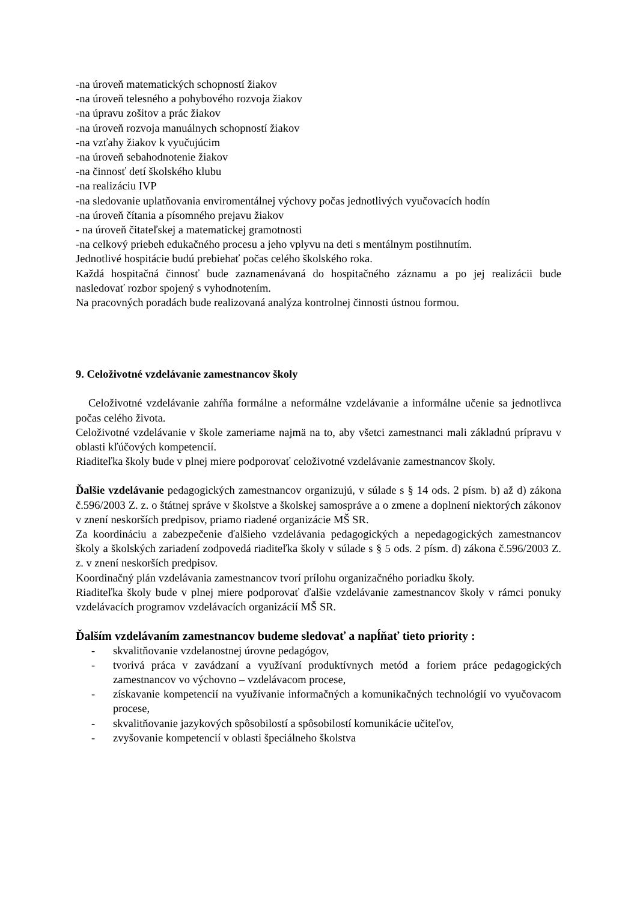-na úroveň matematických schopností žiakov
-na úroveň telesného a pohybového rozvoja žiakov
-na úpravu zošitov a prác žiakov
-na úroveň rozvoja manuálnych schopností žiakov
-na vzťahy žiakov k vyučujúcim
-na úroveň sebahodnotenie žiakov
-na činnosť detí školského klubu
-na realizáciu IVP
-na sledovanie uplatňovania enviromentálnej výchovy počas jednotlivých vyučovacích hodín
-na úroveň čítania a písomného prejavu žiakov
- na úroveň čitateľskej a matematickej gramotnosti
-na celkový priebeh edukačného procesu a jeho vplyvu na deti s mentálnym postihnutím.
Jednotlivé hospitácie budú prebiehať počas celého školského roka.
Každá hospitačná činnosť bude zaznamenávaná do hospitačného záznamu a po jej realizácii bude nasledovať rozbor spojený s vyhodnotením.
Na pracovných poradách bude realizovaná analýza kontrolnej činnosti ústnou formou.
9. Celoživotné vzdelávanie zamestnancov školy
Celoživotné vzdelávanie zahŕňa formálne a neformálne vzdelávanie a informálne učenie sa jednotlivca počas celého života.
Celoživotné vzdelávanie v škole zameriame najmä na to, aby všetci zamestnanci mali základnú prípravu v oblasti kľúčových kompetencií.
Riaditeľka školy bude v plnej miere podporovať celoživotné vzdelávanie zamestnancov školy.
Ďalšie vzdelávanie pedagogických zamestnancov organizujú, v súlade s § 14 ods. 2 písm. b) až d) zákona č.596/2003 Z. z. o štátnej správe v školstve a školskej samospráve a o zmene a doplnení niektorých zákonov v znení neskorších predpisov, priamo riadené organizácie MŠ SR.
Za koordináciu a zabezpečenie ďalšieho vzdelávania pedagogických a nepedagogických zamestnancov školy a školských zariadení zodpovedá riaditeľka školy v súlade s § 5 ods. 2 písm. d) zákona č.596/2003 Z. z. v znení neskorších predpisov.
Koordinačný plán vzdelávania zamestnancov tvorí prílohu organizačného poriadku školy.
Riaditeľka školy bude v plnej miere podporovať ďalšie vzdelávanie zamestnancov školy v rámci ponuky vzdelávacích programov vzdelávacích organizácií MŠ SR.
Ďalším vzdelávaním zamestnancov budeme sledovať a napĺňať tieto priority :
- skvalitňovanie vzdelanostnej úrovne pedagógov,
- tvorivá práca v zavádzaní a využívaní produktívnych metód a foriem práce pedagogických zamestnancov vo výchovno – vzdelávacom procese,
- získavanie kompetencií na využívanie informačných a komunikačných technológií vo vyučovacom procese,
- skvalitňovanie jazykových spôsobilostí a spôsobilostí komunikácie učiteľov,
- zvyšovanie kompetencií v oblasti špeciálneho školstva